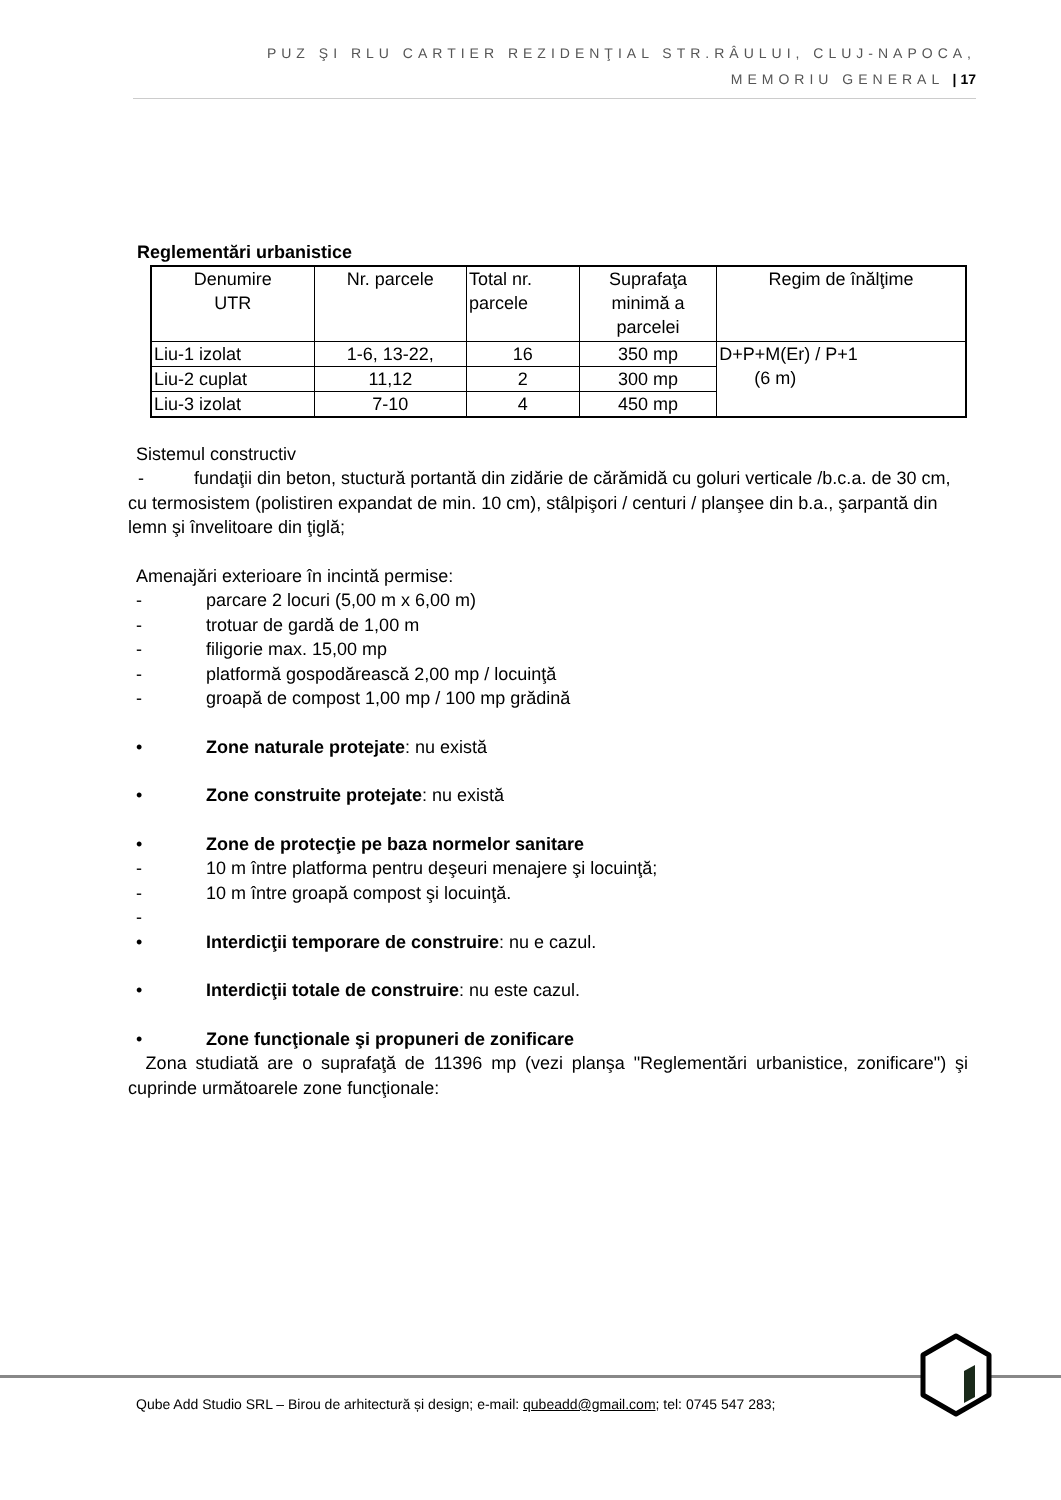PUZ ŞI RLU CARTIER REZIDENŢIAL STR.RÂULUI, CLUJ-NAPOCA,
MEMORIU GENERAL | 17
Reglementări urbanistice
| Denumire UTR | Nr. parcele | Total nr. parcele | Suprafaţa minimă a parcelei | Regim de înălţime |
| Liu-1 izolat | 1-6, 13-22, | 16 | 350 mp | D+P+M(Er) / P+1 (6 m) |
| Liu-2 cuplat | 11,12 | 2 | 300 mp | |
| Liu-3 izolat | 7-10 | 4 | 450 mp | |
Sistemul constructiv
- fundaţii din beton, stuctură portantă din zidărie de cărămidă cu goluri verticale /b.c.a. de 30 cm, cu termosistem (polistiren expandat de min. 10 cm), stâlpişori / centuri / planşee din b.a., şarpantă din lemn şi învelitoare din ţiglă;
Amenajări exterioare în incintă permise:
- parcare 2 locuri (5,00 m x 6,00 m)
- trotuar de gardă de 1,00 m
- filigorie max. 15,00 mp
- platformă gospodărească 2,00 mp / locuinţă
- groapă de compost 1,00 mp / 100 mp grădină
• Zone naturale protejate: nu există
• Zone construite protejate: nu există
• Zone de protecţie pe baza normelor sanitare
- 10 m între platforma pentru deşeuri menajere şi locuinţă;
- 10 m între groapă compost şi locuinţă.
-
• Interdicţii temporare de construire: nu e cazul.
• Interdicţii totale de construire: nu este cazul.
• Zone funcţionale şi propuneri de zonificare
Zona studiată are o suprafaţă de 11396 mp (vezi planşa "Reglementări urbanistice, zonificare") şi cuprinde următoarele zone funcţionale:
Qube Add Studio SRL – Birou de arhitectură și design; e-mail: qubeadd@gmail.com; tel: 0745 547 283;